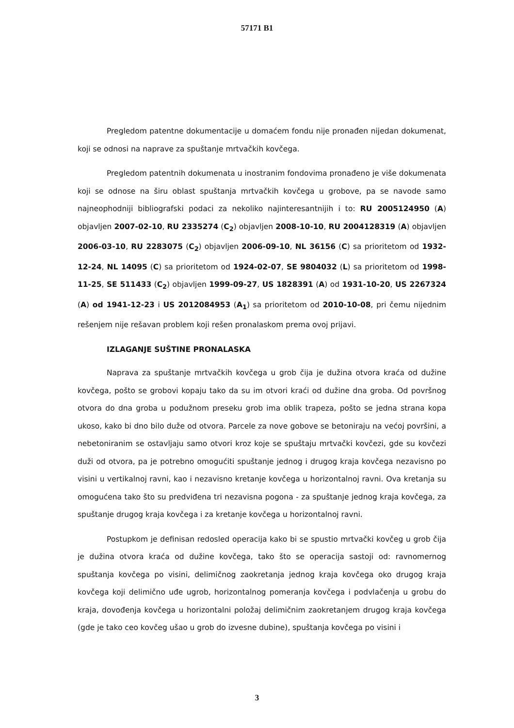57171 B1
Pregledom patentne dokumentacije u domaćem fondu nije pronađen nijedan dokumenat, koji se odnosi na naprave za spuštanje mrtvačkih kovčega.
Pregledom patentnih dokumenata u inostranim fondovima pronađeno je više dokumenata koji se odnose na širu oblast spuštanja mrtvačkih kovčega u grobove, pa se navode samo najneophodniji bibliografski podaci za nekoliko najinteresantnijih i to: RU 2005124950 (A) objavljen 2007-02-10, RU 2335274 (C<sub>2</sub>) objavljen 2008-10-10, RU 2004128319 (A) objavljen 2006-03-10, RU 2283075 (C<sub>2</sub>) objavljen 2006-09-10, NL 36156 (C) sa prioritetom od 1932-12-24, NL 14095 (C) sa prioritetom od 1924-02-07, SE 9804032 (L) sa prioritetom od 1998-11-25, SE 511433 (C<sub>2</sub>) objavljen 1999-09-27, US 1828391 (A) od 1931-10-20, US 2267324 (A) od 1941-12-23 i US 2012084953 (A<sub>1</sub>) sa prioritetom od 2010-10-08, pri čemu nijednim rešenjem nije rešavan problem koji rešen pronalaskom prema ovoj prijavi.
IZLAGANJE SUŠTINE PRONALASKA
Naprava za spuštanje mrtvačkih kovčega u grob čija je dužina otvora kraća od dužine kovčega, pošto se grobovi kopaju tako da su im otvori kraći od dužine dna groba. Od površnog otvora do dna groba u podužnom preseku grob ima oblik trapeza, pošto se jedna strana kopa ukoso, kako bi dno bilo duže od otvora. Parcele za nove gobove se betoniraju na većoj površini, a nebetoniranim se ostavljaju samo otvori kroz koje se spuštaju mrtvački kovčezi, gde su kovčezi duži od otvora, pa je potrebno omogućiti spuštanje jednog i drugog kraja kovčega nezavisno po visini u vertikalnoj ravni, kao i nezavisno kretanje kovčega u horizontalnoj ravni. Ova kretanja su omogućena tako što su predviđena tri nezavisna pogona - za spuštanje jednog kraja kovčega, za spuštanje drugog kraja kovčega i za kretanje kovčega u horizontalnoj ravni.
Postupkom je definisan redosled operacija kako bi se spustio mrtvački kovčeg u grob čija je dužina otvora kraća od dužine kovčega, tako što se operacija sastoji od: ravnomernog spuštanja kovčega po visini, delimičnog zaokretanja jednog kraja kovčega oko drugog kraja kovčega koji delimično uđe ugrob, horizontalnog pomeranja kovčega i podvlačenja u grobu do kraja, dovođenja kovčega u horizontalni položaj delimičnim zaokretanjem drugog kraja kovčega (gde je tako ceo kovčeg ušao u grob do izvesne dubine), spuštanja kovčega po visini i
3